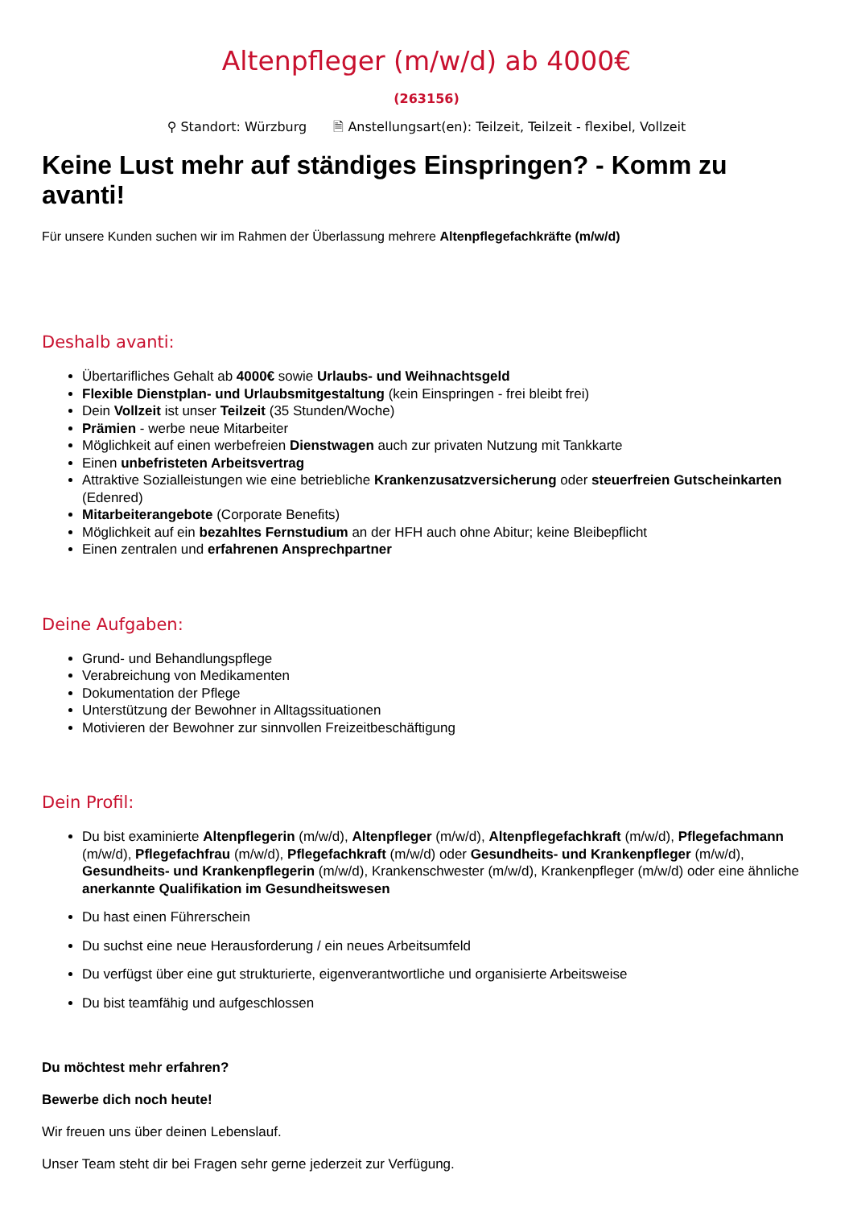Altenpfleger (m/w/d) ab 4000€
(263156)
⚲ Standort: Würzburg 🗎 Anstellungsart(en): Teilzeit, Teilzeit - flexibel, Vollzeit
Keine Lust mehr auf ständiges Einspringen? - Komm zu avanti!
Für unsere Kunden suchen wir im Rahmen der Überlassung mehrere Altenpflegefachkräfte (m/w/d)
Deshalb avanti:
Übertarifliches Gehalt ab 4000€ sowie Urlaubs- und Weihnachtsgeld
Flexible Dienstplan- und Urlaubsmitgestaltung (kein Einspringen - frei bleibt frei)
Dein Vollzeit ist unser Teilzeit (35 Stunden/Woche)
Prämien - werbe neue Mitarbeiter
Möglichkeit auf einen werbefreien Dienstwagen auch zur privaten Nutzung mit Tankkarte
Einen unbefristeten Arbeitsvertrag
Attraktive Sozialleistungen wie eine betriebliche Krankenzusatzversicherung oder steuerfreien Gutscheinkarten (Edenred)
Mitarbeiterangebote (Corporate Benefits)
Möglichkeit auf ein bezahltes Fernstudium an der HFH auch ohne Abitur; keine Bleibepflicht
Einen zentralen und erfahrenen Ansprechpartner
Deine Aufgaben:
Grund- und Behandlungspflege
Verabreichung von Medikamenten
Dokumentation der Pflege
Unterstützung der Bewohner in Alltagssituationen
Motivieren der Bewohner zur sinnvollen Freizeitbeschäftigung
Dein Profil:
Du bist examinierte Altenpflegerin (m/w/d), Altenpfleger (m/w/d), Altenpflegefachkraft (m/w/d), Pflegefachmann (m/w/d), Pflegefachfrau (m/w/d), Pflegefachkraft (m/w/d) oder Gesundheits- und Krankenpfleger (m/w/d), Gesundheits- und Krankenpflegerin (m/w/d), Krankenschwester (m/w/d), Krankenpfleger (m/w/d) oder eine ähnliche anerkannte Qualifikation im Gesundheitswesen
Du hast einen Führerschein
Du suchst eine neue Herausforderung / ein neues Arbeitsumfeld
Du verfügst über eine gut strukturierte, eigenverantwortliche und organisierte Arbeitsweise
Du bist teamfähig und aufgeschlossen
Du möchtest mehr erfahren?
Bewerbe dich noch heute!
Wir freuen uns über deinen Lebenslauf.
Unser Team steht dir bei Fragen sehr gerne jederzeit zur Verfügung.